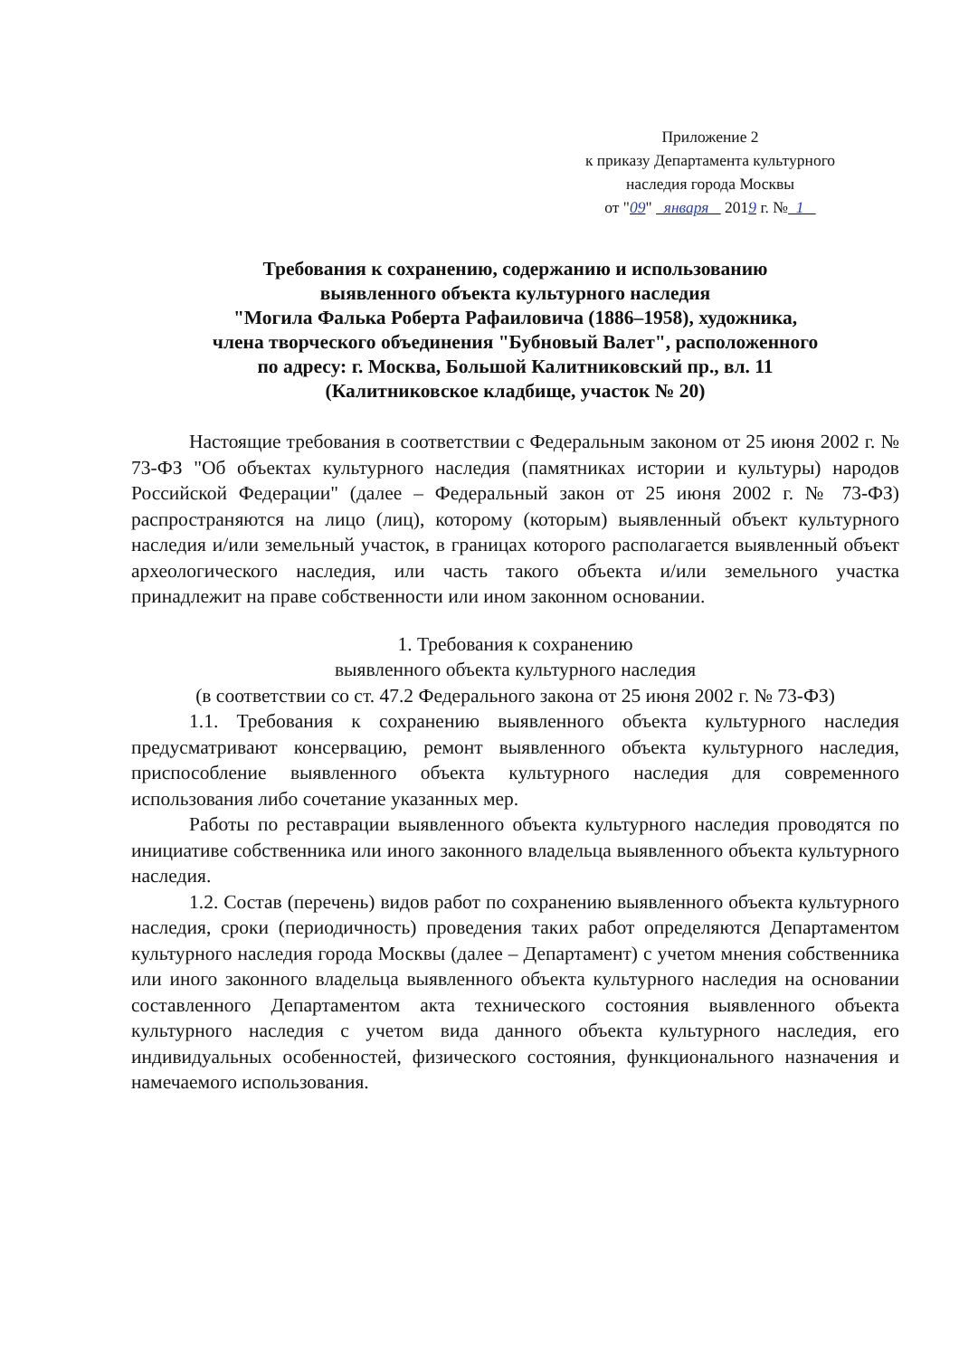Приложение 2
к приказу Департамента культурного
наследия города Москвы
от "09" января 2019 г. № 1
Требования к сохранению, содержанию и использованию
выявленного объекта культурного наследия
"Могила Фалька Роберта Рафаиловича (1886–1958), художника,
члена творческого объединения "Бубновый Валет", расположенного
по адресу: г. Москва, Большой Калитниковский пр., вл. 11
(Калитниковское кладбище, участок № 20)
Настоящие требования в соответствии с Федеральным законом от 25 июня 2002 г. № 73-ФЗ "Об объектах культурного наследия (памятниках истории и культуры) народов Российской Федерации" (далее – Федеральный закон от 25 июня 2002 г. № 73-ФЗ) распространяются на лицо (лиц), которому (которым) выявленный объект культурного наследия и/или земельный участок, в границах которого располагается выявленный объект археологического наследия, или часть такого объекта и/или земельного участка принадлежит на праве собственности или ином законном основании.
1. Требования к сохранению
выявленного объекта культурного наследия
(в соответствии со ст. 47.2 Федерального закона от 25 июня 2002 г. № 73-ФЗ)
1.1. Требования к сохранению выявленного объекта культурного наследия предусматривают консервацию, ремонт выявленного объекта культурного наследия, приспособление выявленного объекта культурного наследия для современного использования либо сочетание указанных мер.
Работы по реставрации выявленного объекта культурного наследия проводятся по инициативе собственника или иного законного владельца выявленного объекта культурного наследия.
1.2. Состав (перечень) видов работ по сохранению выявленного объекта культурного наследия, сроки (периодичность) проведения таких работ определяются Департаментом культурного наследия города Москвы (далее – Департамент) с учетом мнения собственника или иного законного владельца выявленного объекта культурного наследия на основании составленного Департаментом акта технического состояния выявленного объекта культурного наследия с учетом вида данного объекта культурного наследия, его индивидуальных особенностей, физического состояния, функционального назначения и намечаемого использования.